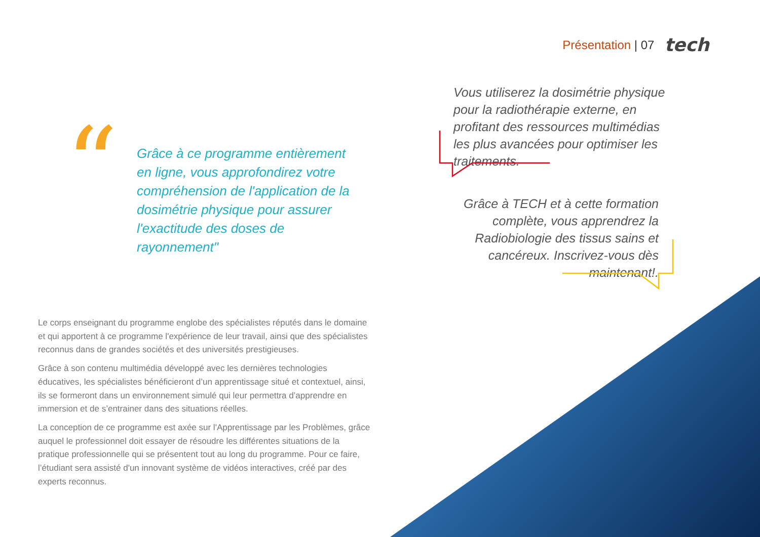Présentation | 07 tech
“
Grâce à ce programme entièrement en ligne, vous approfondirez votre compréhension de l'application de la dosimétrie physique pour assurer l'exactitude des doses de rayonnement"
Vous utiliserez la dosimétrie physique pour la radiothérapie externe, en profitant des ressources multimédias les plus avancées pour optimiser les traitements.
Grâce à TECH et à cette formation complète, vous apprendrez la Radiobiologie des tissus sains et cancéreux. Inscrivez-vous dès maintenant!.
Le corps enseignant du programme englobe des spécialistes réputés dans le domaine et qui apportent à ce programme l'expérience de leur travail, ainsi que des spécialistes reconnus dans de grandes sociétés et des universités prestigieuses.
Grâce à son contenu multimédia développé avec les dernières technologies éducatives, les spécialistes bénéficieront d’un apprentissage situé et contextuel, ainsi, ils se formeront dans un environnement simulé qui leur permettra d’apprendre en immersion et de s’entrainer dans des situations réelles.
La conception de ce programme est axée sur l'Apprentissage par les Problèmes, grâce auquel le professionnel doit essayer de résoudre les différentes situations de la pratique professionnelle qui se présentent tout au long du programme. Pour ce faire, l’étudiant sera assisté d'un innovant système de vidéos interactives, créé par des experts reconnus.